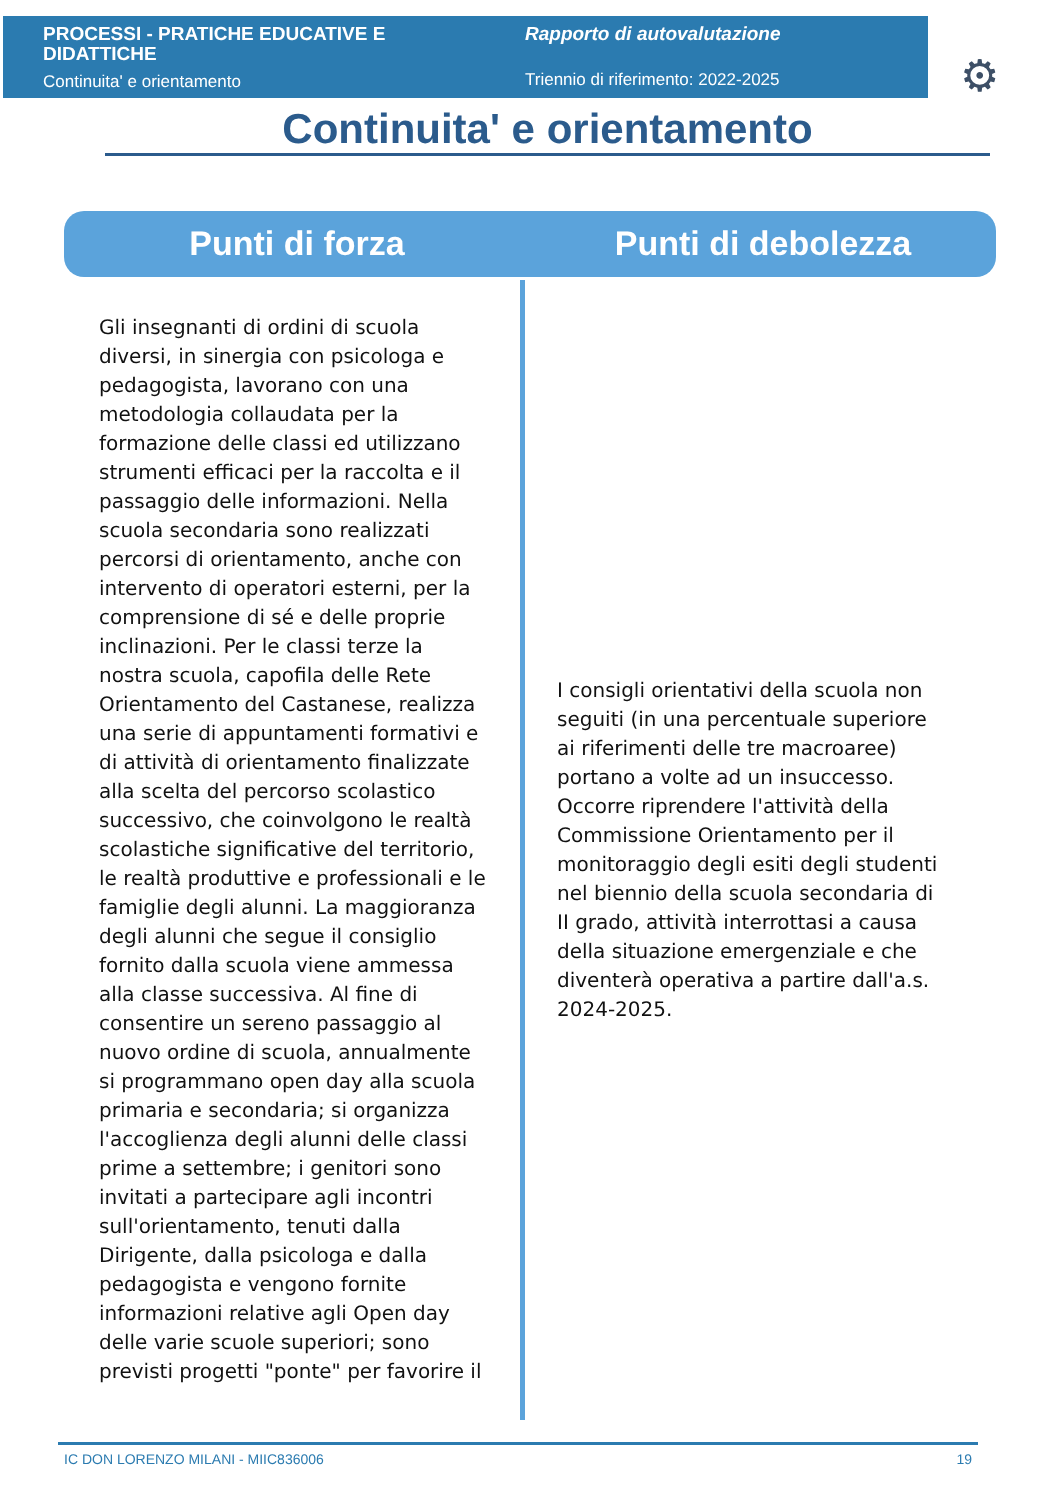PROCESSI - PRATICHE EDUCATIVE E DIDATTICHE
Continuita' e orientamento
Rapporto di autovalutazione
Triennio di riferimento: 2022-2025
⚙
Continuita' e orientamento
Punti di forza Punti di debolezza
Gli insegnanti di ordini di scuola diversi, in sinergia con psicologa e pedagogista, lavorano con una metodologia collaudata per la formazione delle classi ed utilizzano strumenti efficaci per la raccolta e il passaggio delle informazioni. Nella scuola secondaria sono realizzati percorsi di orientamento, anche con intervento di operatori esterni, per la comprensione di sé e delle proprie inclinazioni. Per le classi terze la nostra scuola, capofila delle Rete Orientamento del Castanese, realizza una serie di appuntamenti formativi e di attività di orientamento finalizzate alla scelta del percorso scolastico successivo, che coinvolgono le realtà scolastiche significative del territorio, le realtà produttive e professionali e le famiglie degli alunni. La maggioranza degli alunni che segue il consiglio fornito dalla scuola viene ammessa alla classe successiva. Al fine di consentire un sereno passaggio al nuovo ordine di scuola, annualmente si programmano open day alla scuola primaria e secondaria; si organizza l'accoglienza degli alunni delle classi prime a settembre; i genitori sono invitati a partecipare agli incontri sull'orientamento, tenuti dalla Dirigente, dalla psicologa e dalla pedagogista e vengono fornite informazioni relative agli Open day delle varie scuole superiori; sono previsti progetti "ponte" per favorire il
I consigli orientativi della scuola non seguiti (in una percentuale superiore ai riferimenti delle tre macroaree) portano a volte ad un insuccesso. Occorre riprendere l'attività della Commissione Orientamento per il monitoraggio degli esiti degli studenti nel biennio della scuola secondaria di II grado, attività interrottasi a causa della situazione emergenziale e che diventerà operativa a partire dall'a.s. 2024-2025.
IC DON LORENZO MILANI - MIIC836006 19